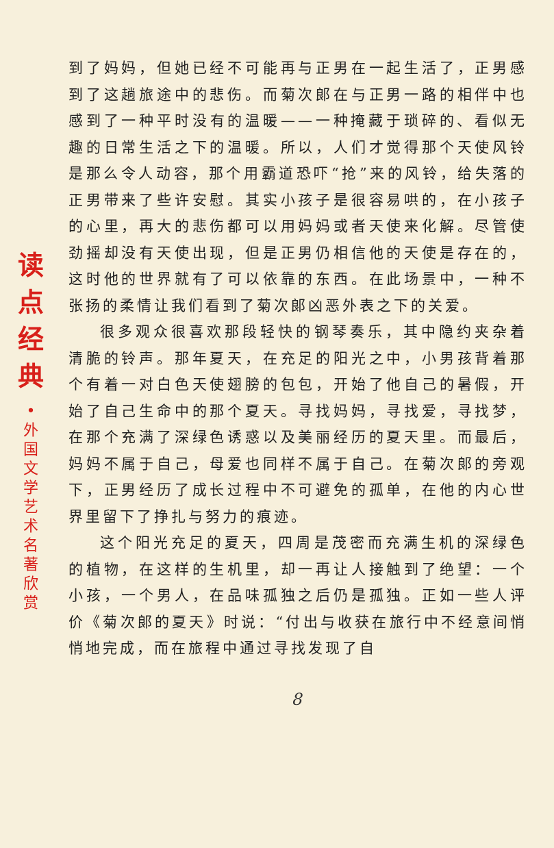读
点
经
典
•
外
国
文
学
艺
术
名
著
欣
赏
到了妈妈，但她已经不可能再与正男在一起生活了，正男感到了这趟旅途中的悲伤。而菊次郎在与正男一路的相伴中也感到了一种平时没有的温暖——一种掩藏于琐碎的、看似无趣的日常生活之下的温暖。所以，人们才觉得那个天使风铃是那么令人动容，那个用霸道恐吓“抢”来的风铃，给失落的正男带来了些许安慰。其实小孩子是很容易哄的，在小孩子的心里，再大的悲伤都可以用妈妈或者天使来化解。尽管使劲摇却没有天使出现，但是正男仍相信他的天使是存在的，这时他的世界就有了可以依靠的东西。在此场景中，一种不张扬的柔情让我们看到了菊次郎凶恶外表之下的关爱。
很多观众很喜欢那段轻快的钢琴奏乐，其中隐约夹杂着清脆的铃声。那年夏天，在充足的阳光之中，小男孩背着那个有着一对白色天使翅膀的包包，开始了他自己的暑假，开始了自己生命中的那个夏天。寻找妈妈，寻找爱，寻找梦，在那个充满了深绿色诱惑以及美丽经历的夏天里。而最后，妈妈不属于自己，母爱也同样不属于自己。在菊次郎的旁观下，正男经历了成长过程中不可避免的孤单，在他的内心世界里留下了挣扎与努力的痕迹。
这个阳光充足的夏天，四周是茂密而充满生机的深绿色的植物，在这样的生机里，却一再让人接触到了绝望：一个小孩，一个男人，在品味孤独之后仍是孤独。正如一些人评价《菊次郎的夏天》时说：“付出与收获在旅行中不经意间悄悄地完成，而在旅程中通过寻找发现了自
8